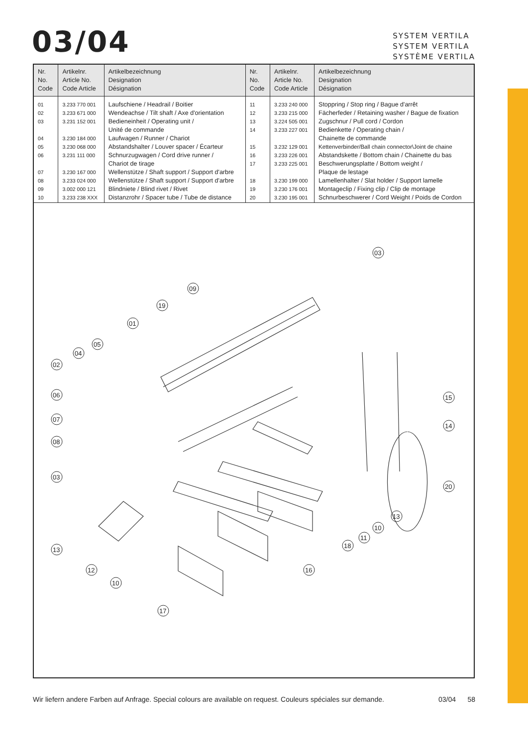03/04
SYSTEM VERTILA
SYSTEM VERTILA
SYSTÈME VERTILA
| Nr. No. Code | Artikelnr. Article No. Code Article | Artikelbezeichnung Designation Désignation | Nr. No. Code | Artikelnr. Article No. Code Article | Artikelbezeichnung Designation Désignation |
| --- | --- | --- | --- | --- | --- |
| 01 02 03 04 05 06 07 08 09 10 | 3.233 770 001 3.233 671 000 3.231 152 001 3.230 184 000 3.230 068 000 3.231 111 000 3.230 167 000 3.233 024 000 3.002 000 121 3.233 238 XXX | Laufschiene / Headrail / Boitier Wendeachse / Tilt shaft / Axe d'orientation Bedieneinheit / Operating unit / Unité de commande Laufwagen / Runner / Chariot Abstandshalter / Louver spacer / Écarteur Schnurzugwagen / Cord drive runner / Chariot de tirage Wellenstütze / Shaft support / Support d'arbre Wellenstütze / Shaft support / Support d'arbre Blindniete / Blind rivet / Rivet Distanzrohr / Spacer tube / Tube de distance | 11 12 13 14 15 16 17 18 19 20 | 3.233 240 000 3.233 215 000 3.224 505 001 3.233 227 001 3.232 129 001 3.233 226 001 3.233 225 001 3.230 199 000 3.230 176 001 3.230 195 001 | Stoppring / Stop ring / Bague d'arrêt Fächerfeder / Retaining washer / Bague de fixation Zugschnur / Pull cord / Cordon Bedienkette / Operating chain / Chainette de commande Kettenverbinder/Ball chain connector\Joint de chaine Abstandskette / Bottom chain / Chainette du bas Beschwerungsplatte / Bottom weight / Plaque de lestage Lamellenhalter / Slat holder / Support lamelle Montageclip / Fixing clip / Clip de montage Schnurbeschwerer / Cord Weight / Poids de Cordon |
03
09
19
01
05
04
02
06
07
08
03
13
12
10
17
15
14
20
13
10
11
18
16
Wir liefern andere Farben auf Anfrage. Special colours are available on request. Couleurs spéciales sur demande. 03/04 58